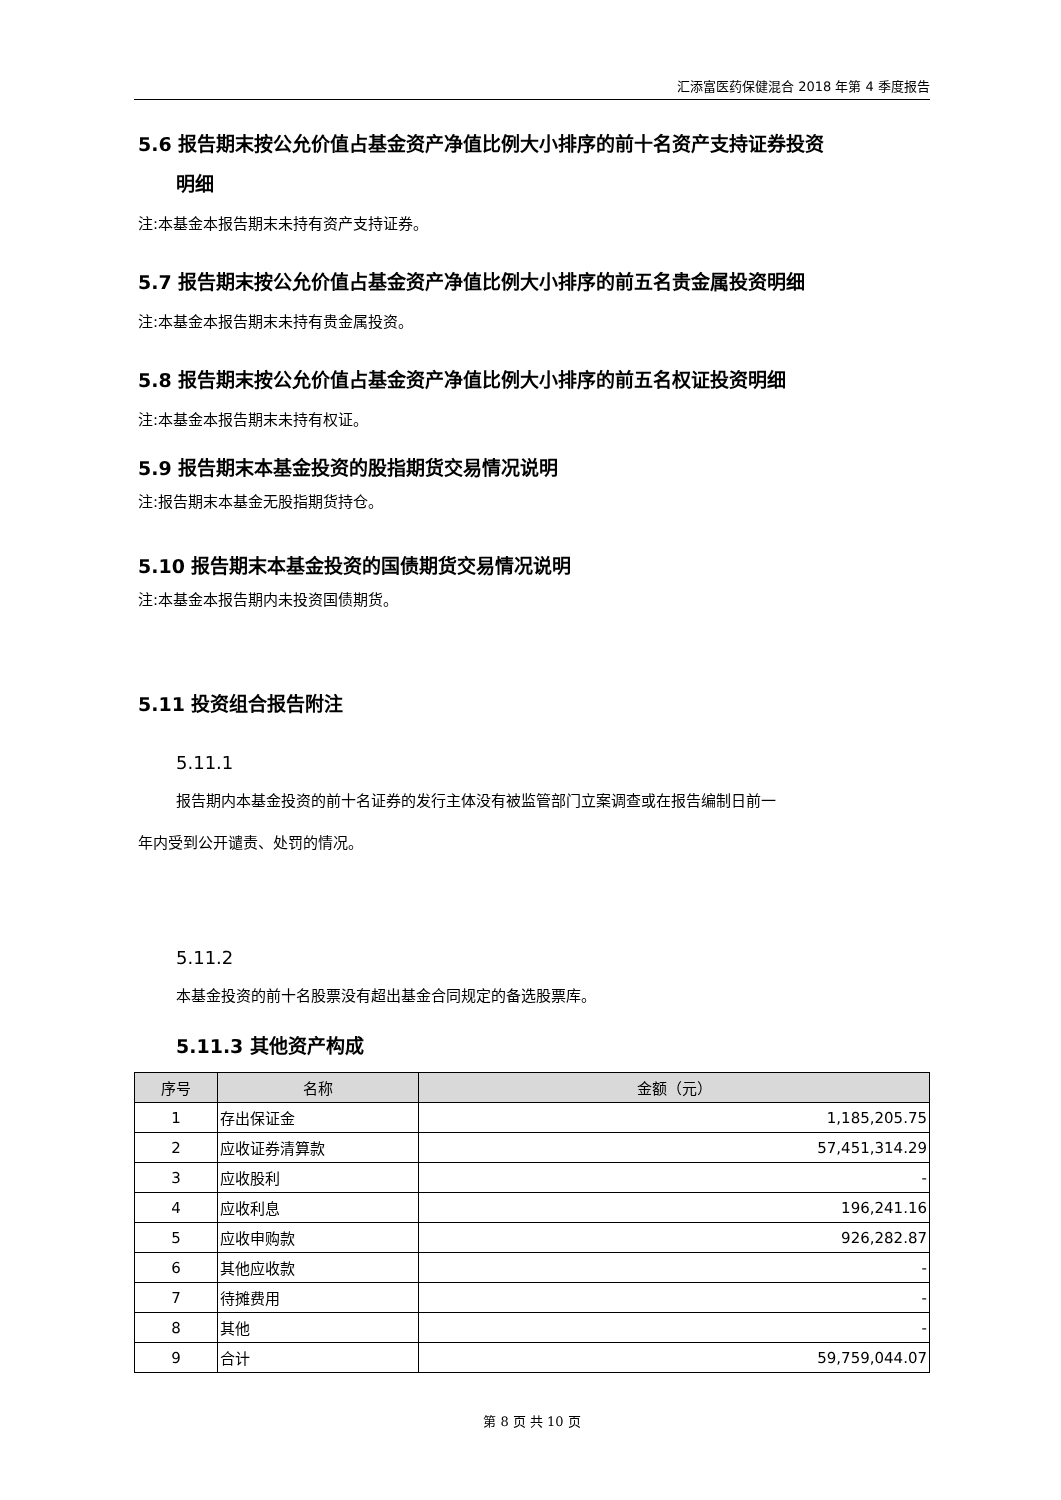汇添富医药保健混合 2018 年第 4 季度报告
5.6 报告期末按公允价值占基金资产净值比例大小排序的前十名资产支持证券投资
明细
注:本基金本报告期末未持有资产支持证券。
5.7 报告期末按公允价值占基金资产净值比例大小排序的前五名贵金属投资明细
注:本基金本报告期末未持有贵金属投资。
5.8 报告期末按公允价值占基金资产净值比例大小排序的前五名权证投资明细
注:本基金本报告期末未持有权证。
5.9 报告期末本基金投资的股指期货交易情况说明
注:报告期末本基金无股指期货持仓。
5.10 报告期末本基金投资的国债期货交易情况说明
注:本基金本报告期内未投资国债期货。
5.11 投资组合报告附注
5.11.1
报告期内本基金投资的前十名证券的发行主体没有被监管部门立案调查或在报告编制日前一
年内受到公开谴责、处罚的情况。
5.11.2
本基金投资的前十名股票没有超出基金合同规定的备选股票库。
5.11.3 其他资产构成
| 序号 | 名称 | 金额（元） |
| --- | --- | --- |
| 1 | 存出保证金 | 1,185,205.75 |
| 2 | 应收证券清算款 | 57,451,314.29 |
| 3 | 应收股利 | - |
| 4 | 应收利息 | 196,241.16 |
| 5 | 应收申购款 | 926,282.87 |
| 6 | 其他应收款 | - |
| 7 | 待摊费用 | - |
| 8 | 其他 | - |
| 9 | 合计 | 59,759,044.07 |
第 8 页 共 10 页